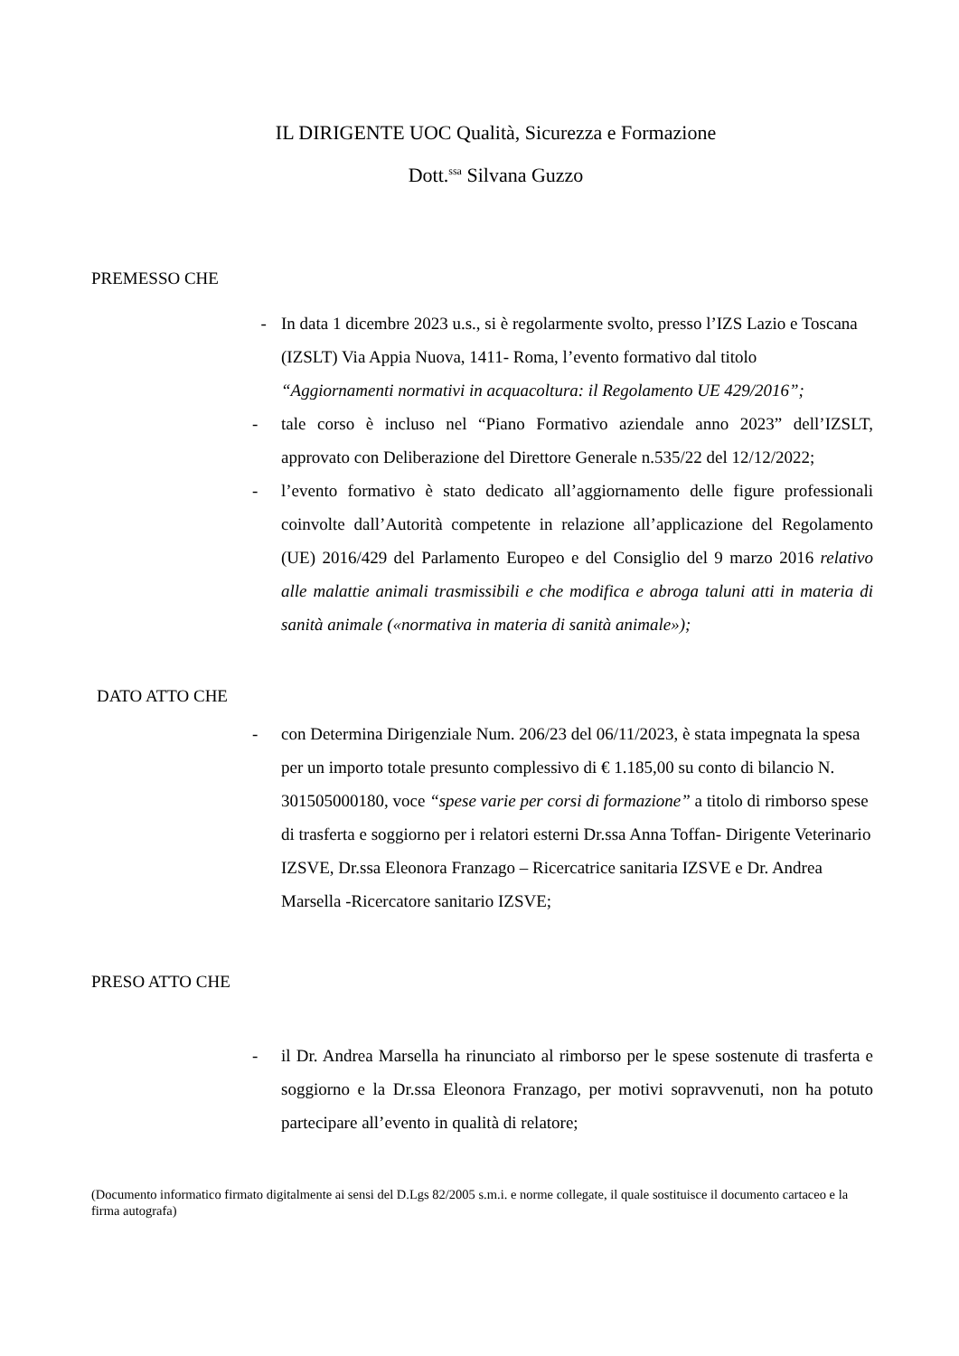IL DIRIGENTE UOC Qualità, Sicurezza e Formazione
Dott.<sup>ssa</sup> Silvana Guzzo
PREMESSO CHE
- In data 1 dicembre 2023 u.s., si è regolarmente svolto, presso l’IZS Lazio e Toscana (IZSLT) Via Appia Nuova, 1411- Roma, l’evento formativo dal titolo “Aggiornamenti normativi in acquacoltura: il Regolamento UE 429/2016”;
- tale corso è incluso nel “Piano Formativo aziendale anno 2023” dell’IZSLT, approvato con Deliberazione del Direttore Generale n.535/22 del 12/12/2022;
- l’evento formativo è stato dedicato all’aggiornamento delle figure professionali coinvolte dall’Autorità competente in relazione all’applicazione del Regolamento (UE) 2016/429 del Parlamento Europeo e del Consiglio del 9 marzo 2016 relativo alle malattie animali trasmissibili e che modifica e abroga taluni atti in materia di sanità animale («normativa in materia di sanità animale»);
DATO ATTO CHE
- con Determina Dirigenziale Num. 206/23 del 06/11/2023, è stata impegnata la spesa per un importo totale presunto complessivo di € 1.185,00 su conto di bilancio N. 301505000180, voce “spese varie per corsi di formazione” a titolo di rimborso spese di trasferta e soggiorno per i relatori esterni Dr.ssa Anna Toffan- Dirigente Veterinario IZSVE, Dr.ssa Eleonora Franzago – Ricercatrice sanitaria IZSVE e Dr. Andrea Marsella -Ricercatore sanitario IZSVE;
PRESO ATTO CHE
- il Dr. Andrea Marsella ha rinunciato al rimborso per le spese sostenute di trasferta e soggiorno e la Dr.ssa Eleonora Franzago, per motivi sopravvenuti, non ha potuto partecipare all’evento in qualità di relatore;
(Documento informatico firmato digitalmente ai sensi del D.Lgs 82/2005 s.m.i. e norme collegate, il quale sostituisce il documento cartaceo e la firma autografa)